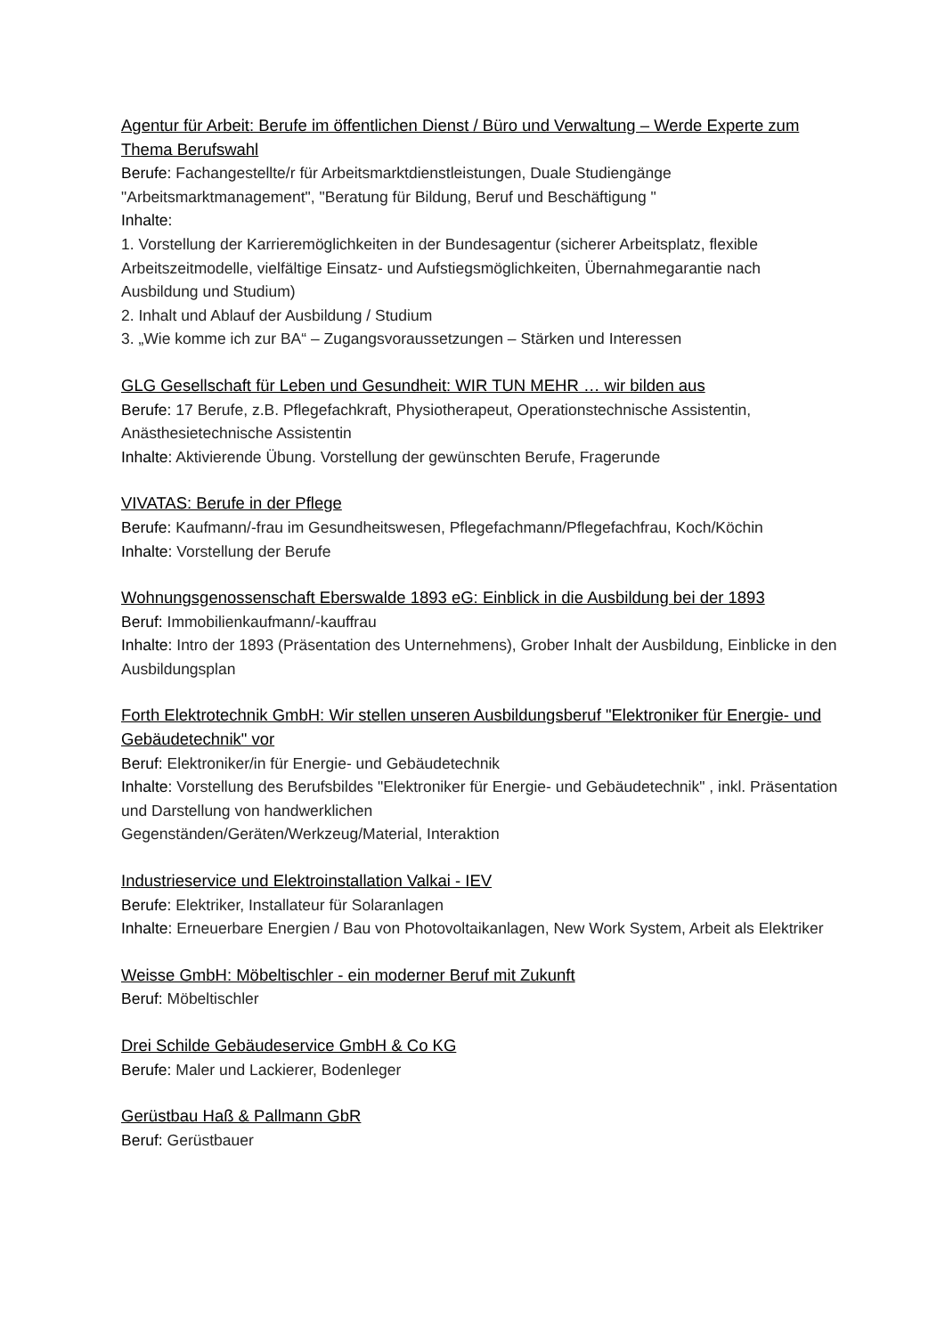Agentur für Arbeit: Berufe im öffentlichen Dienst / Büro und Verwaltung – Werde Experte zum Thema Berufswahl
Berufe: Fachangestellte/r für Arbeitsmarktdienstleistungen, Duale Studiengänge "Arbeitsmarktmanagement", "Beratung für Bildung, Beruf und Beschäftigung "
Inhalte:
1. Vorstellung der Karrieremöglichkeiten in der Bundesagentur (sicherer Arbeitsplatz, flexible Arbeitszeitmodelle, vielfältige Einsatz- und Aufstiegsmöglichkeiten, Übernahmegarantie nach Ausbildung und Studium)
2. Inhalt und Ablauf der Ausbildung / Studium
3. „Wie komme ich zur BA“ – Zugangsvoraussetzungen – Stärken und Interessen
GLG Gesellschaft für Leben und Gesundheit: WIR TUN MEHR … wir bilden aus
Berufe: 17 Berufe, z.B. Pflegefachkraft, Physiotherapeut, Operationstechnische Assistentin, Anästhesietechnische Assistentin
Inhalte: Aktivierende Übung. Vorstellung der gewünschten Berufe, Fragerunde
VIVATAS: Berufe in der Pflege
Berufe: Kaufmann/-frau im Gesundheitswesen, Pflegefachmann/Pflegefachfrau, Koch/Köchin
Inhalte: Vorstellung der Berufe
Wohnungsgenossenschaft Eberswalde 1893 eG: Einblick in die Ausbildung bei der 1893
Beruf: Immobilienkaufmann/-kauffrau
Inhalte: Intro der 1893 (Präsentation des Unternehmens), Grober Inhalt der Ausbildung, Einblicke in den Ausbildungsplan
Forth Elektrotechnik GmbH: Wir stellen unseren Ausbildungsberuf "Elektroniker für Energie- und Gebäudetechnik" vor
Beruf: Elektroniker/in für Energie- und Gebäudetechnik
Inhalte: Vorstellung des Berufsbildes "Elektroniker für Energie- und Gebäudetechnik" , inkl. Präsentation und Darstellung von handwerklichen
Gegenständen/Geräten/Werkzeug/Material, Interaktion
Industrieservice und Elektroinstallation Valkai - IEV
Berufe: Elektriker, Installateur für Solaranlagen
Inhalte: Erneuerbare Energien / Bau von Photovoltaikanlagen, New Work System, Arbeit als Elektriker
Weisse GmbH: Möbeltischler - ein moderner Beruf mit Zukunft
Beruf: Möbeltischler
Drei Schilde Gebäudeservice GmbH & Co KG
Berufe: Maler und Lackierer, Bodenleger
Gerüstbau Haß & Pallmann GbR
Beruf: Gerüstbauer